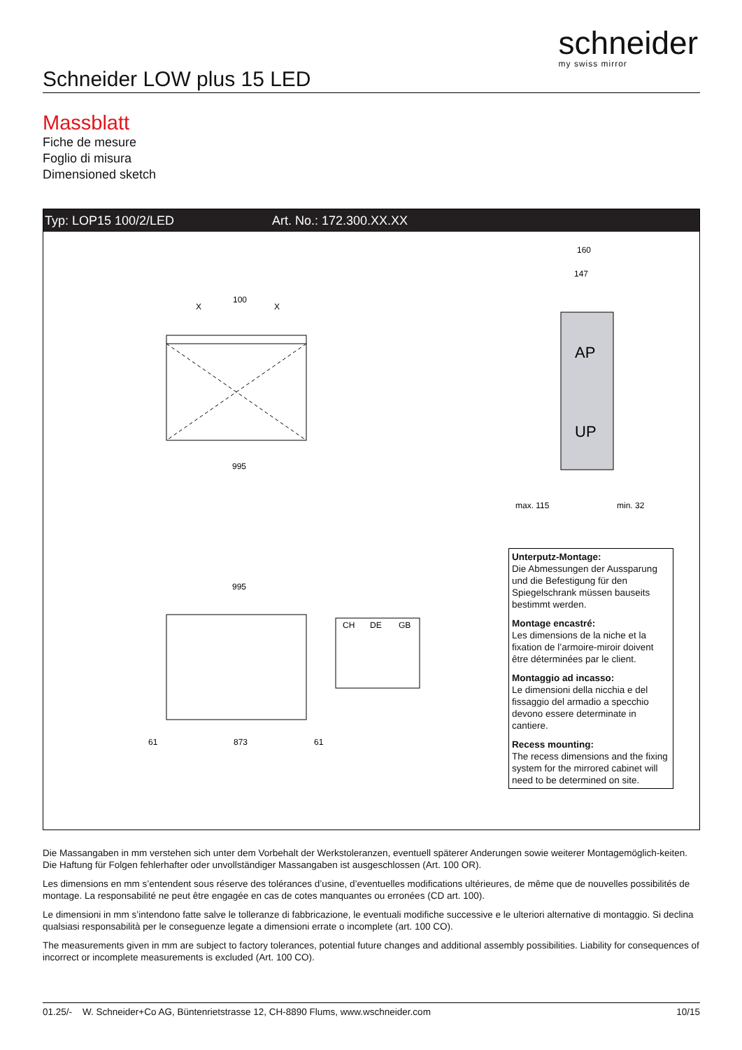schneider
my swiss mirror
Schneider LOW plus 15 LED
Massblatt
Fiche de mesure
Foglio di misura
Dimensioned sketch
Typ: LOP15 100/2/LED Art. No.: 172.300.XX.XX
100
X
X
995
995
873
61
61
CH
DE
GB
AP
UP
160
147
max. 115
min. 32
Unterputz-Montage:
Die Abmessungen der Aussparung und die Befestigung für den Spiegelschrank müssen bauseits bestimmt werden.
Montage encastré:
Les dimensions de la niche et la fixation de l’armoire-miroir doivent être déterminées par le client.
Montaggio ad incasso:
Le dimensioni della nicchia e del fissaggio del armadio a specchio devono essere determinate in cantiere.
Recess mounting:
The recess dimensions and the fixing system for the mirrored cabinet will need to be determined on site.
Die Massangaben in mm verstehen sich unter dem Vorbehalt der Werkstoleranzen, eventuell späterer Anderungen sowie weiterer Montagemöglich-keiten. Die Haftung für Folgen fehlerhafter oder unvollständiger Massangaben ist ausgeschlossen (Art. 100 OR).
Les dimensions en mm s’entendent sous réserve des tolérances d’usine, d’eventuelles modifications ultérieures, de même que de nouvelles possibilités de montage. La responsabilité ne peut être engagée en cas de cotes manquantes ou erronées (CD art. 100).
Le dimensioni in mm s’intendono fatte salve le tolleranze di fabbricazione, le eventuali modifiche successive e le ulteriori alternative di montaggio. Si declina qualsiasi responsabilità per le conseguenze legate a dimensioni errate o incomplete (art. 100 CO).
The measurements given in mm are subject to factory tolerances, potential future changes and additional assembly possibilities. Liability for consequences of incorrect or incomplete measurements is excluded (Art. 100 CO).
01.25/- W. Schneider+Co AG, Büntenrietstrasse 12, CH-8890 Flums, www.wschneider.com 10/15